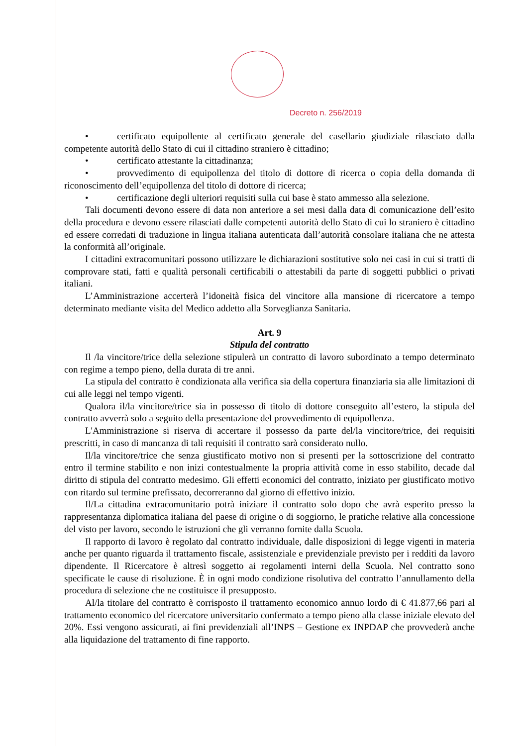Decreto n. 256/2019
• certificato equipollente al certificato generale del casellario giudiziale rilasciato dalla competente autorità dello Stato di cui il cittadino straniero è cittadino;
• certificato attestante la cittadinanza;
• provvedimento di equipollenza del titolo di dottore di ricerca o copia della domanda di riconoscimento dell’equipollenza del titolo di dottore di ricerca;
• certificazione degli ulteriori requisiti sulla cui base è stato ammesso alla selezione.
Tali documenti devono essere di data non anteriore a sei mesi dalla data di comunicazione dell’esito della procedura e devono essere rilasciati dalle competenti autorità dello Stato di cui lo straniero è cittadino ed essere corredati di traduzione in lingua italiana autenticata dall’autorità consolare italiana che ne attesta la conformità all’originale.
I cittadini extracomunitari possono utilizzare le dichiarazioni sostitutive solo nei casi in cui si tratti di comprovare stati, fatti e qualità personali certificabili o attestabili da parte di soggetti pubblici o privati italiani.
L’Amministrazione accerterà l’idoneità fisica del vincitore alla mansione di ricercatore a tempo determinato mediante visita del Medico addetto alla Sorveglianza Sanitaria.
Art. 9
Stipula del contratto
Il /la vincitore/trice della selezione stipulerà un contratto di lavoro subordinato a tempo determinato con regime a tempo pieno, della durata di tre anni.
La stipula del contratto è condizionata alla verifica sia della copertura finanziaria sia alle limitazioni di cui alle leggi nel tempo vigenti.
Qualora il/la vincitore/trice sia in possesso di titolo di dottore conseguito all’estero, la stipula del contratto avverrà solo a seguito della presentazione del provvedimento di equipollenza.
L'Amministrazione si riserva di accertare il possesso da parte del/la vincitore/trice, dei requisiti prescritti, in caso di mancanza di tali requisiti il contratto sarà considerato nullo.
Il/la vincitore/trice che senza giustificato motivo non si presenti per la sottoscrizione del contratto entro il termine stabilito e non inizi contestualmente la propria attività come in esso stabilito, decade dal diritto di stipula del contratto medesimo. Gli effetti economici del contratto, iniziato per giustificato motivo con ritardo sul termine prefissato, decorreranno dal giorno di effettivo inizio.
Il/La cittadina extracomunitario potrà iniziare il contratto solo dopo che avrà esperito presso la rappresentanza diplomatica italiana del paese di origine o di soggiorno, le pratiche relative alla concessione del visto per lavoro, secondo le istruzioni che gli verranno fornite dalla Scuola.
Il rapporto di lavoro è regolato dal contratto individuale, dalle disposizioni di legge vigenti in materia anche per quanto riguarda il trattamento fiscale, assistenziale e previdenziale previsto per i redditi da lavoro dipendente. Il Ricercatore è altresì soggetto ai regolamenti interni della Scuola. Nel contratto sono specificate le cause di risoluzione. È in ogni modo condizione risolutiva del contratto l’annullamento della procedura di selezione che ne costituisce il presupposto.
Al/la titolare del contratto è corrisposto il trattamento economico annuo lordo di € 41.877,66 pari al trattamento economico del ricercatore universitario confermato a tempo pieno alla classe iniziale elevato del 20%. Essi vengono assicurati, ai fini previdenziali all’INPS – Gestione ex INPDAP che provvederà anche alla liquidazione del trattamento di fine rapporto.